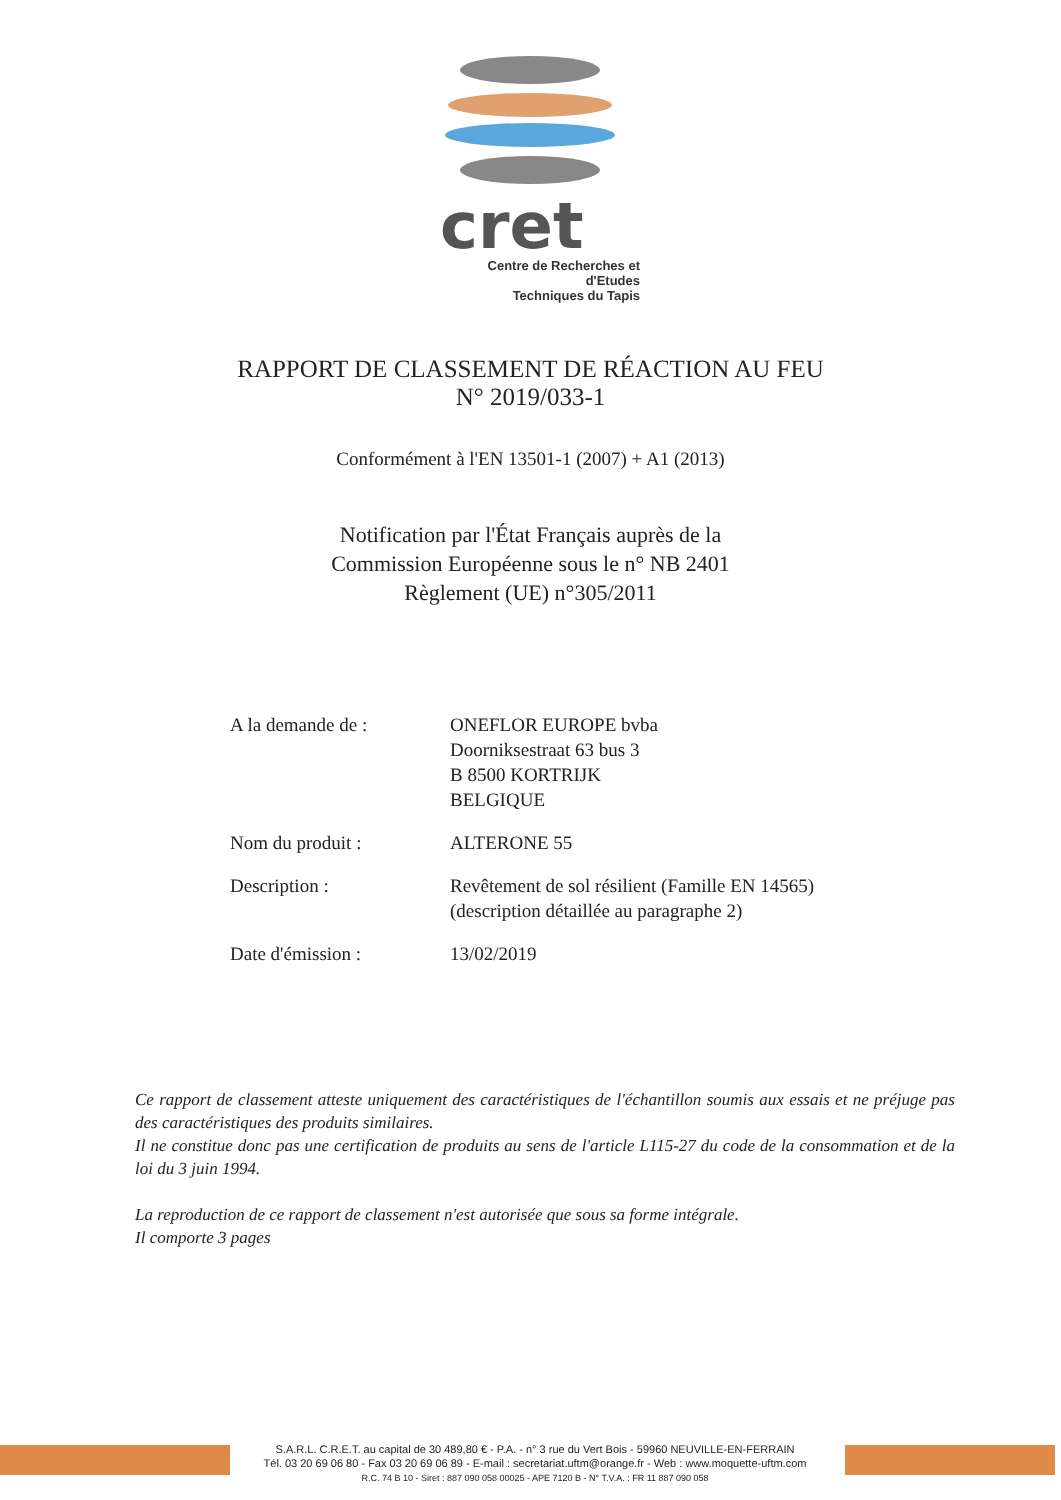cret
Centre de Recherches et d'Etudes
Techniques du Tapis
RAPPORT DE CLASSEMENT DE RÉACTION AU FEU
N° 2019/033-1
Conformément à l'EN 13501-1 (2007) + A1 (2013)
Notification par l'État Français auprès de la
Commission Européenne sous le n° NB 2401
Règlement (UE) n°305/2011
| A la demande de : | ONEFLOR EUROPE bvba Doorniksestraat 63 bus 3 B 8500 KORTRIJK BELGIQUE |
| Nom du produit : | ALTERONE 55 |
| Description : | Revêtement de sol résilient (Famille EN 14565) (description détaillée au paragraphe 2) |
| Date d'émission : | 13/02/2019 |
Ce rapport de classement atteste uniquement des caractéristiques de l'échantillon soumis aux essais et ne préjuge pas des caractéristiques des produits similaires.
Il ne constitue donc pas une certification de produits au sens de l'article L115-27 du code de la consommation et de la loi du 3 juin 1994.
La reproduction de ce rapport de classement n'est autorisée que sous sa forme intégrale.
Il comporte 3 pages
S.A.R.L. C.R.E.T. au capital de 30 489,80 € - P.A. - n° 3 rue du Vert Bois - 59960 NEUVILLE-EN-FERRAIN
Tél. 03 20 69 06 80 - Fax 03 20 69 06 89 - E-mail : secretariat.uftm@orange.fr - Web : www.moquette-uftm.com
R.C. 74 B 10 - Siret : 887 090 058 00025 - APE 7120 B - N° T.V.A. : FR 11 887 090 058